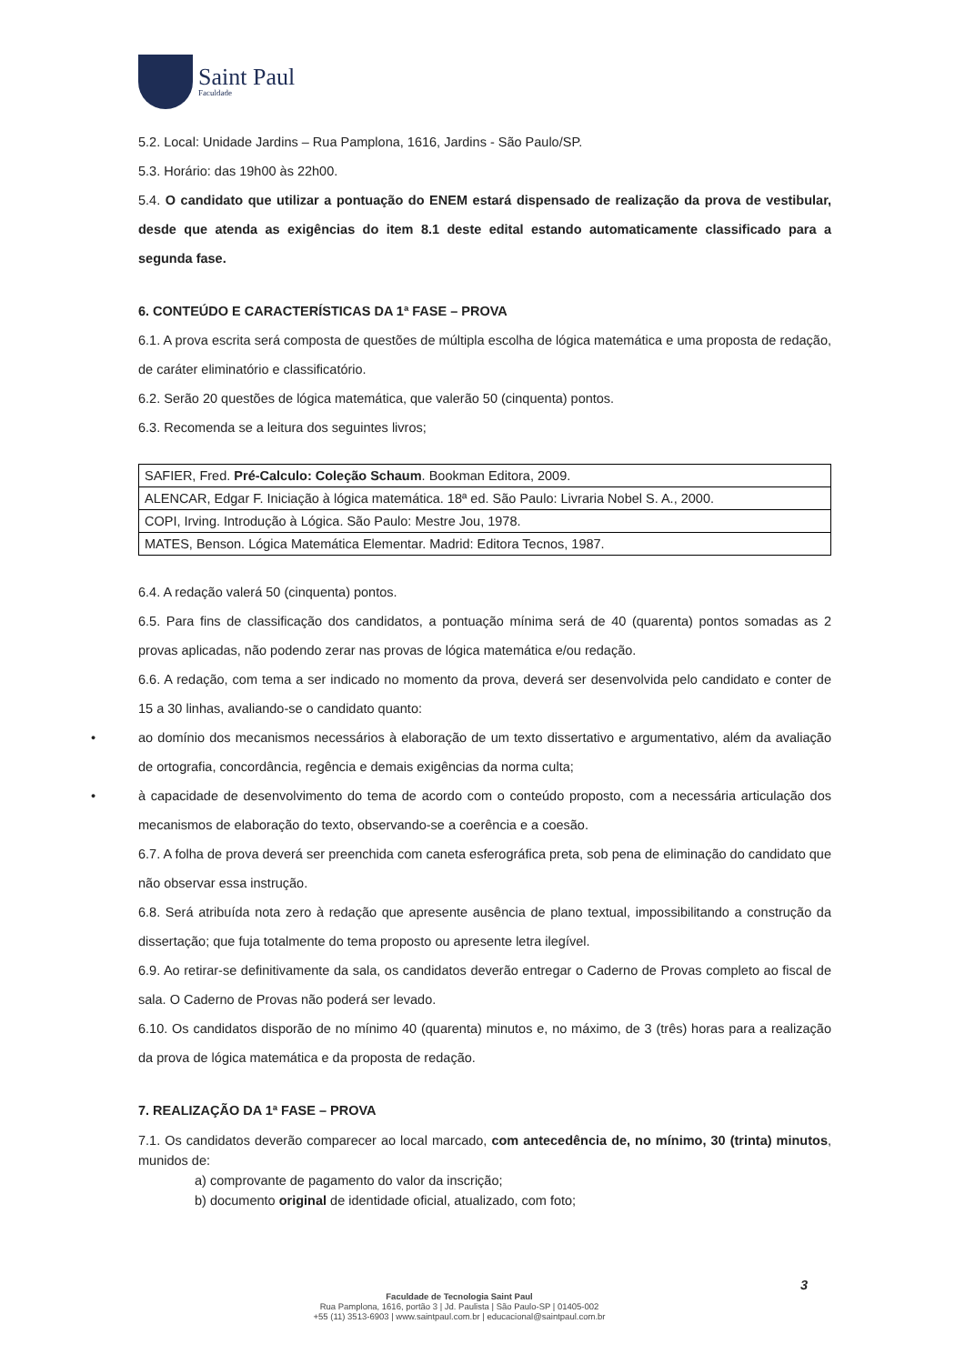Saint Paul
Faculdade
5.2. Local: Unidade Jardins – Rua Pamplona, 1616, Jardins - São Paulo/SP.
5.3. Horário: das 19h00 às 22h00.
5.4. O candidato que utilizar a pontuação do ENEM estará dispensado de realização da prova de vestibular, desde que atenda as exigências do item 8.1 deste edital estando automaticamente classificado para a segunda fase.
6. CONTEÚDO E CARACTERÍSTICAS DA 1ª FASE – PROVA
6.1. A prova escrita será composta de questões de múltipla escolha de lógica matemática e uma proposta de redação, de caráter eliminatório e classificatório.
6.2. Serão 20 questões de lógica matemática, que valerão 50 (cinquenta) pontos.
6.3. Recomenda se a leitura dos seguintes livros;
| SAFIER, Fred. Pré-Calculo: Coleção Schaum . Bookman Editora, 2009. |
| ALENCAR, Edgar F. Iniciação à lógica matemática. 18ª ed. São Paulo: Livraria Nobel S. A., 2000. |
| COPI, Irving. Introdução à Lógica. São Paulo: Mestre Jou, 1978. |
| MATES, Benson. Lógica Matemática Elementar. Madrid: Editora Tecnos, 1987. |
6.4. A redação valerá 50 (cinquenta) pontos.
6.5. Para fins de classificação dos candidatos, a pontuação mínima será de 40 (quarenta) pontos somadas as 2 provas aplicadas, não podendo zerar nas provas de lógica matemática e/ou redação.
6.6. A redação, com tema a ser indicado no momento da prova, deverá ser desenvolvida pelo candidato e conter de 15 a 30 linhas, avaliando-se o candidato quanto:
• ao domínio dos mecanismos necessários à elaboração de um texto dissertativo e argumentativo, além da avaliação de ortografia, concordância, regência e demais exigências da norma culta;
• à capacidade de desenvolvimento do tema de acordo com o conteúdo proposto, com a necessária articulação dos mecanismos de elaboração do texto, observando-se a coerência e a coesão.
6.7. A folha de prova deverá ser preenchida com caneta esferográfica preta, sob pena de eliminação do candidato que não observar essa instrução.
6.8. Será atribuída nota zero à redação que apresente ausência de plano textual, impossibilitando a construção da dissertação; que fuja totalmente do tema proposto ou apresente letra ilegível.
6.9. Ao retirar-se definitivamente da sala, os candidatos deverão entregar o Caderno de Provas completo ao fiscal de sala. O Caderno de Provas não poderá ser levado.
6.10. Os candidatos disporão de no mínimo 40 (quarenta) minutos e, no máximo, de 3 (três) horas para a realização da prova de lógica matemática e da proposta de redação.
7. REALIZAÇÃO DA 1ª FASE – PROVA
7.1. Os candidatos deverão comparecer ao local marcado, com antecedência de, no mínimo, 30 (trinta) minutos, munidos de:
a) comprovante de pagamento do valor da inscrição;
b) documento original de identidade oficial, atualizado, com foto;
3
Faculdade de Tecnologia Saint Paul
Rua Pamplona, 1616, portão 3 | Jd. Paulista | São Paulo-SP | 01405-002
+55 (11) 3513-6903 | www.saintpaul.com.br | educacional@saintpaul.com.br